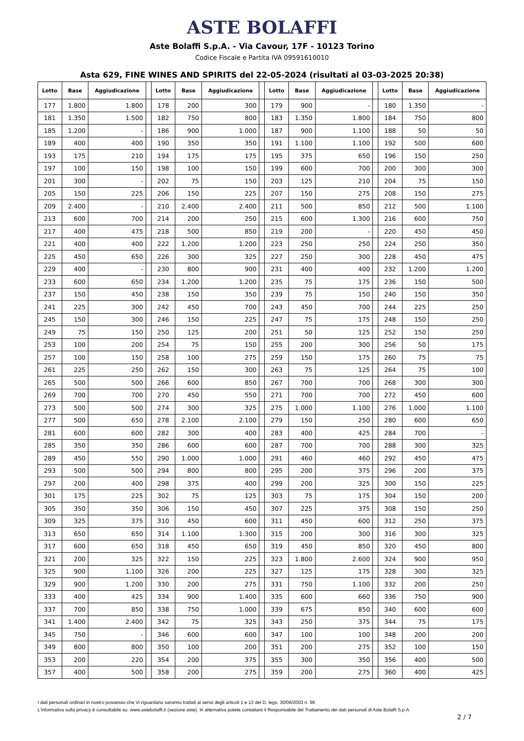ASTE BOLAFFI
Aste Bolaffi S.p.A. - Via Cavour, 17F - 10123 Torino
Codice Fiscale e Partita IVA 09591610010
Asta 629, FINE WINES AND SPIRITS del 22-05-2024 (risultati al 03-03-2025 20:38)
| Lotto | Base | Aggiudicazione | | Lotto | Base | Aggiudicazione | | Lotto | Base | Aggiudicazione | | Lotto | Base | Aggiudicazione |
| --- | --- | --- | --- | --- | --- | --- | --- | --- | --- | --- | --- | --- | --- | --- |
| 177 | 1.800 | 1.800 | | 178 | 200 | 300 | | 179 | 900 | - | | 180 | 1.350 | - |
| 181 | 1.350 | 1.500 | | 182 | 750 | 800 | | 183 | 1.350 | 1.800 | | 184 | 750 | 800 |
| 185 | 1.200 | - | | 186 | 900 | 1.000 | | 187 | 900 | 1.100 | | 188 | 50 | 50 |
| 189 | 400 | 400 | | 190 | 350 | 350 | | 191 | 1.100 | 1.100 | | 192 | 500 | 600 |
| 193 | 175 | 210 | | 194 | 175 | 175 | | 195 | 375 | 650 | | 196 | 150 | 250 |
| 197 | 100 | 150 | | 198 | 100 | 150 | | 199 | 600 | 700 | | 200 | 300 | 300 |
| 201 | 300 | - | | 202 | 75 | 150 | | 203 | 125 | 210 | | 204 | 75 | 150 |
| 205 | 150 | 225 | | 206 | 150 | 225 | | 207 | 150 | 275 | | 208 | 150 | 275 |
| 209 | 2.400 | - | | 210 | 2.400 | 2.400 | | 211 | 500 | 850 | | 212 | 500 | 1.100 |
| 213 | 600 | 700 | | 214 | 200 | 250 | | 215 | 600 | 1.300 | | 216 | 600 | 750 |
| 217 | 400 | 475 | | 218 | 500 | 850 | | 219 | 200 | - | | 220 | 450 | 450 |
| 221 | 400 | 400 | | 222 | 1.200 | 1.200 | | 223 | 250 | 250 | | 224 | 250 | 350 |
| 225 | 450 | 650 | | 226 | 300 | 325 | | 227 | 250 | 300 | | 228 | 450 | 475 |
| 229 | 400 | - | | 230 | 800 | 900 | | 231 | 400 | 400 | | 232 | 1.200 | 1.200 |
| 233 | 600 | 650 | | 234 | 1.200 | 1.200 | | 235 | 75 | 175 | | 236 | 150 | 500 |
| 237 | 150 | 450 | | 238 | 150 | 350 | | 239 | 75 | 150 | | 240 | 150 | 350 |
| 241 | 225 | 300 | | 242 | 450 | 700 | | 243 | 450 | 700 | | 244 | 225 | 250 |
| 245 | 150 | 300 | | 246 | 150 | 225 | | 247 | 75 | 175 | | 248 | 150 | 250 |
| 249 | 75 | 150 | | 250 | 125 | 200 | | 251 | 50 | 125 | | 252 | 150 | 250 |
| 253 | 100 | 200 | | 254 | 75 | 150 | | 255 | 200 | 300 | | 256 | 50 | 175 |
| 257 | 100 | 150 | | 258 | 100 | 275 | | 259 | 150 | 175 | | 260 | 75 | 75 |
| 261 | 225 | 250 | | 262 | 150 | 300 | | 263 | 75 | 125 | | 264 | 75 | 100 |
| 265 | 500 | 500 | | 266 | 600 | 850 | | 267 | 700 | 700 | | 268 | 300 | 300 |
| 269 | 700 | 700 | | 270 | 450 | 550 | | 271 | 700 | 700 | | 272 | 450 | 600 |
| 273 | 500 | 500 | | 274 | 300 | 325 | | 275 | 1.000 | 1.100 | | 276 | 1.000 | 1.100 |
| 277 | 500 | 650 | | 278 | 2.100 | 2.100 | | 279 | 150 | 250 | | 280 | 600 | 650 |
| 281 | 600 | 600 | | 282 | 300 | 400 | | 283 | 400 | 425 | | 284 | 700 | - |
| 285 | 350 | 350 | | 286 | 600 | 600 | | 287 | 700 | 700 | | 288 | 300 | 325 |
| 289 | 450 | 550 | | 290 | 1.000 | 1.000 | | 291 | 460 | 460 | | 292 | 450 | 475 |
| 293 | 500 | 500 | | 294 | 800 | 800 | | 295 | 200 | 375 | | 296 | 200 | 375 |
| 297 | 200 | 400 | | 298 | 375 | 400 | | 299 | 200 | 325 | | 300 | 150 | 225 |
| 301 | 175 | 225 | | 302 | 75 | 125 | | 303 | 75 | 175 | | 304 | 150 | 200 |
| 305 | 350 | 350 | | 306 | 150 | 450 | | 307 | 225 | 375 | | 308 | 150 | 250 |
| 309 | 325 | 375 | | 310 | 450 | 600 | | 311 | 450 | 600 | | 312 | 250 | 375 |
| 313 | 650 | 650 | | 314 | 1.100 | 1.300 | | 315 | 200 | 300 | | 316 | 300 | 325 |
| 317 | 600 | 650 | | 318 | 450 | 650 | | 319 | 450 | 850 | | 320 | 450 | 800 |
| 321 | 200 | 325 | | 322 | 150 | 225 | | 323 | 1.800 | 2.600 | | 324 | 900 | 950 |
| 325 | 900 | 1.100 | | 326 | 200 | 225 | | 327 | 125 | 175 | | 328 | 300 | 325 |
| 329 | 900 | 1.200 | | 330 | 200 | 275 | | 331 | 750 | 1.100 | | 332 | 200 | 250 |
| 333 | 400 | 425 | | 334 | 900 | 1.400 | | 335 | 600 | 660 | | 336 | 750 | 900 |
| 337 | 700 | 850 | | 338 | 750 | 1.000 | | 339 | 675 | 850 | | 340 | 600 | 600 |
| 341 | 1.400 | 2.400 | | 342 | 75 | 325 | | 343 | 250 | 375 | | 344 | 75 | 175 |
| 345 | 750 | - | | 346 | 600 | 600 | | 347 | 100 | 100 | | 348 | 200 | 200 |
| 349 | 800 | 800 | | 350 | 100 | 200 | | 351 | 200 | 275 | | 352 | 100 | 150 |
| 353 | 200 | 220 | | 354 | 200 | 375 | | 355 | 300 | 350 | | 356 | 400 | 500 |
| 357 | 400 | 500 | | 358 | 200 | 275 | | 359 | 200 | 275 | | 360 | 400 | 425 |
I dati personali ordinari in nostro possesso che Vi riguardano saranno trattati ai sensi degli articoli 1 e 13 del D. legs. 30/06/2003 n. 96
L'informativa sulla privacy è consultabile su: www.astebolaffi.it (sezione aste). In alternativa potete contattare il Responsabile del Trattamento dei dati personali di Aste Bolaffi S.p.A.
2 / 7